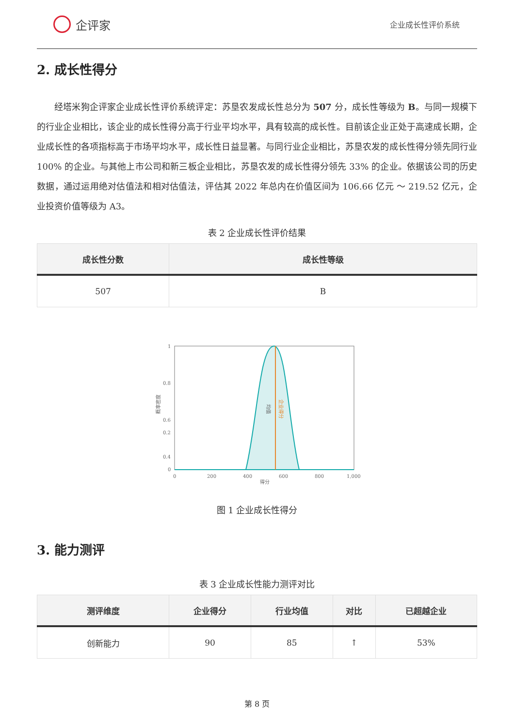企评家
企业成长性评价系统
2. 成长性得分
经塔米狗企评家企业成长性评价系统评定：苏垦农发成长性总分为 507 分，成长性等级为 B。与同一规模下的行业企业相比，该企业的成长性得分高于行业平均水平，具有较高的成长性。目前该企业正处于高速成长期，企业成长性的各项指标高于市场平均水平，成长性日益显著。与同行业企业相比，苏垦农发的成长性得分领先同行业 100% 的企业。与其他上市公司和新三板企业相比，苏垦农发的成长性得分领先 33% 的企业。依据该公司的历史数据，通过运用绝对估值法和相对估值法，评估其 2022 年总内在价值区间为 106.66 亿元 ～ 219.52 亿元，企业投资价值等级为 A3。
表 2 企业成长性评价结果
| 成长性分数 | 成长性等级 |
| --- | --- |
| 507 | B |
1
0.8
0.6
0.4
x
0.2
0
0
200
400
600
800
1,000
得分
概率密度
均值
企业得分
图 1 企业成长性得分
3. 能力测评
表 3 企业成长性能力测评对比
| 测评维度 | 企业得分 | 行业均值 | 对比 | 已超越企业 |
| --- | --- | --- | --- | --- |
| 创新能力 | 90 | 85 | ↑ | 53% |
第 8 页